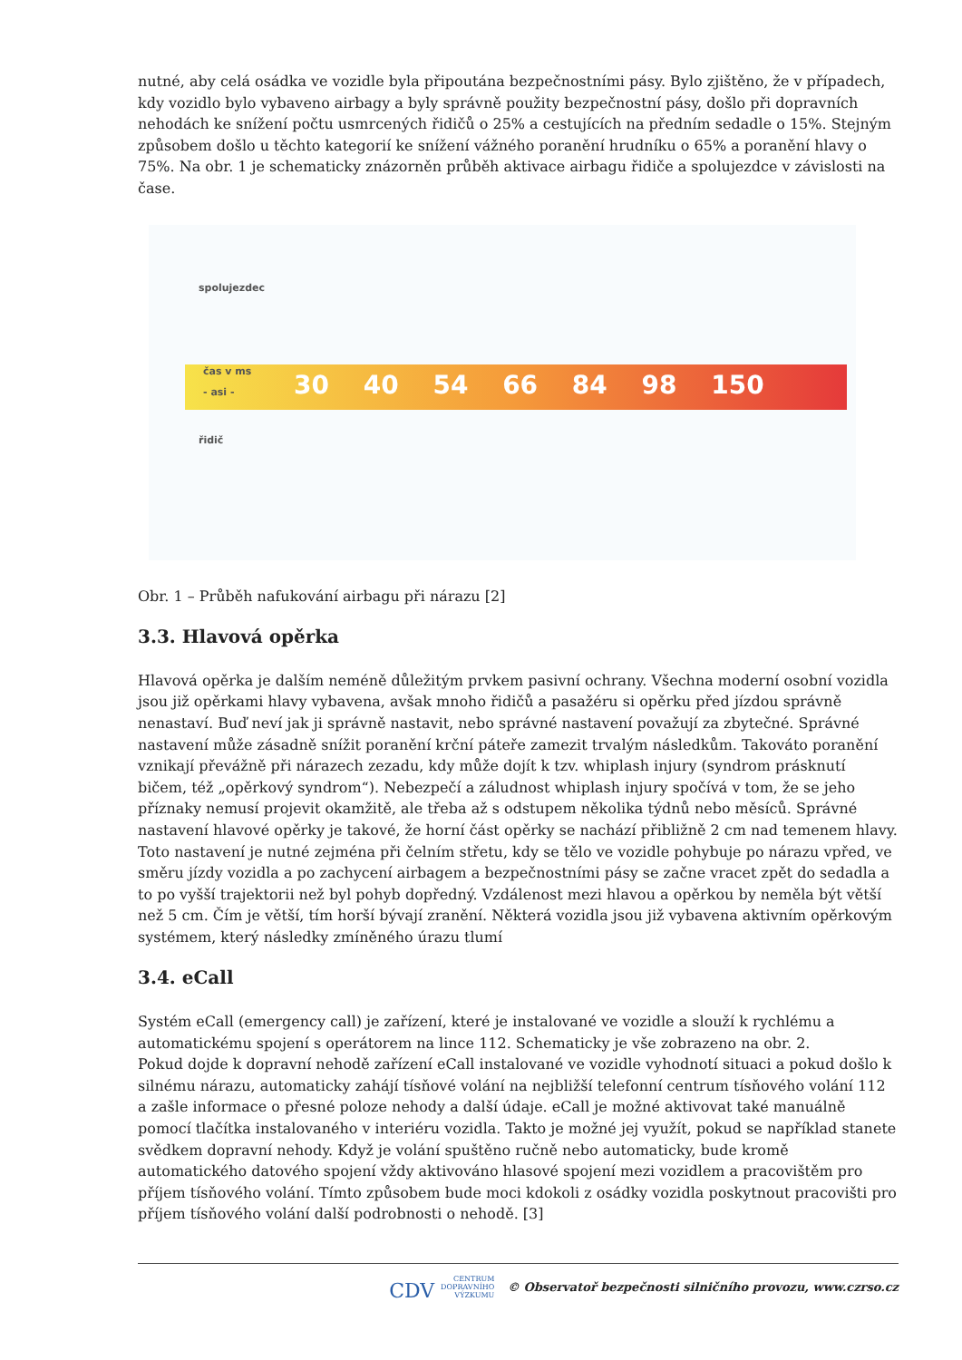nutné, aby celá osádka ve vozidle byla připoutána bezpečnostními pásy. Bylo zjištěno, že v případech, kdy vozidlo bylo vybaveno airbagy a byly správně použity bezpečnostní pásy, došlo při dopravních nehodách ke snížení počtu usmrcených řidičů o 25% a cestujících na předním sedadle o 15%. Stejným způsobem došlo u těchto kategorií ke snížení vážného poranění hrudníku o 65% a poranění hlavy o 75%. Na obr. 1 je schematicky znázorněn průběh aktivace airbagu řidiče a spolujezdce v závislosti na čase.
spolujezdec
čas v ms
- asi -
řidič
30 40 54 66 84 98 150
Obr. 1 – Průběh nafukování airbagu při nárazu [2]
3.3. Hlavová opěrka
Hlavová opěrka je dalším neméně důležitým prvkem pasivní ochrany. Všechna moderní osobní vozidla jsou již opěrkami hlavy vybavena, avšak mnoho řidičů a pasažéru si opěrku před jízdou správně nenastaví. Buď neví jak ji správně nastavit, nebo správné nastavení považují za zbytečné. Správné nastavení může zásadně snížit poranění krční páteře zamezit trvalým následkům. Takováto poranění vznikají převážně při nárazech zezadu, kdy může dojít k tzv. whiplash injury (syndrom prásknutí bičem, též „opěrkový syndrom“). Nebezpečí a záludnost whiplash injury spočívá v tom, že se jeho příznaky nemusí projevit okamžitě, ale třeba až s odstupem několika týdnů nebo měsíců. Správné nastavení hlavové opěrky je takové, že horní část opěrky se nachází přibližně 2 cm nad temenem hlavy. Toto nastavení je nutné zejména při čelním střetu, kdy se tělo ve vozidle pohybuje po nárazu vpřed, ve směru jízdy vozidla a po zachycení airbagem a bezpečnostními pásy se začne vracet zpět do sedadla a to po vyšší trajektorii než byl pohyb dopředný. Vzdálenost mezi hlavou a opěrkou by neměla být větší než 5 cm. Čím je větší, tím horší bývají zranění. Některá vozidla jsou již vybavena aktivním opěrkovým systémem, který následky zmíněného úrazu tlumí
3.4. eCall
Systém eCall (emergency call) je zařízení, které je instalované ve vozidle a slouží k rychlému a automatickému spojení s operátorem na lince 112. Schematicky je vše zobrazeno na obr. 2.
Pokud dojde k dopravní nehodě zařízení eCall instalované ve vozidle vyhodnotí situaci a pokud došlo k silnému nárazu, automaticky zahájí tísňové volání na nejbližší telefonní centrum tísňového volání 112 a zašle informace o přesné poloze nehody a další údaje. eCall je možné aktivovat také manuálně pomocí tlačítka instalovaného v interiéru vozidla. Takto je možné jej využít, pokud se například stanete svědkem dopravní nehody. Když je volání spuštěno ručně nebo automaticky, bude kromě automatického datového spojení vždy aktivováno hlasové spojení mezi vozidlem a pracovištěm pro příjem tísňového volání. Tímto způsobem bude moci kdokoli z osádky vozidla poskytnout pracovišti pro příjem tísňového volání další podrobnosti o nehodě. [3]
CDV CENTRUM
DOPRAVNÍHO
VÝZKUMU © Observatoř bezpečnosti silničního provozu, www.czrso.cz